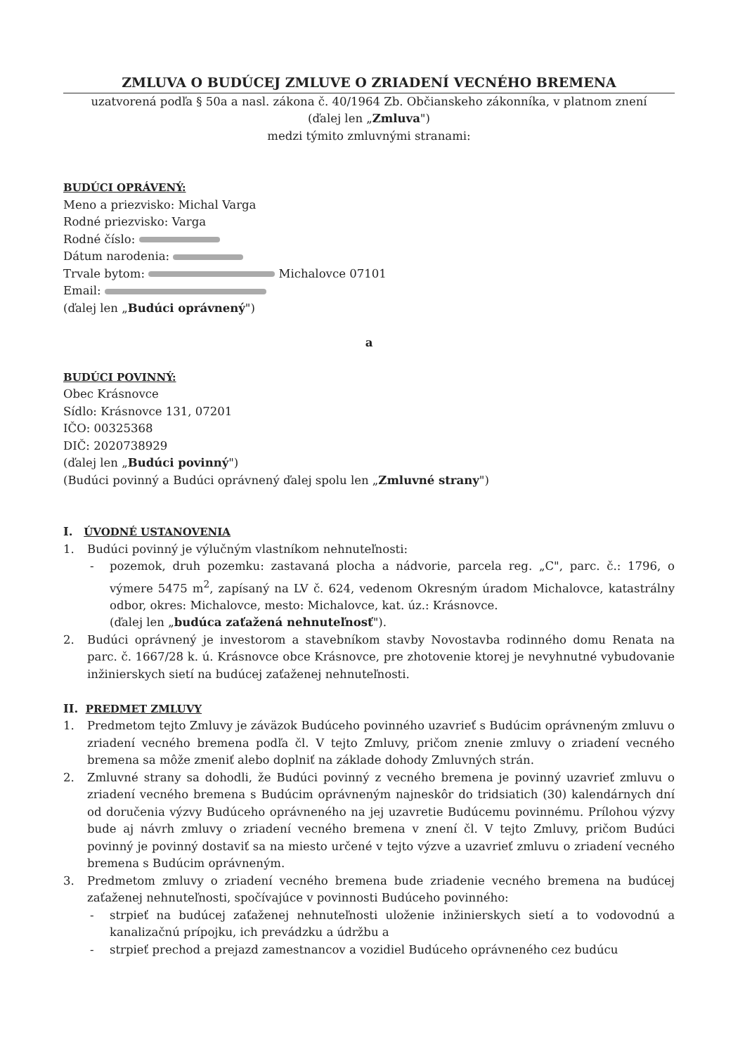ZMLUVA O BUDÚCEJ ZMLUVE O ZRIADENÍ VECNÉHO BREMENA
uzatvorená podľa § 50a a nasl. zákona č. 40/1964 Zb. Občianskeho zákonníka, v platnom znení
(ďalej len „Zmluva")
medzi týmito zmluvnými stranami:
BUDÚCI OPRÁVENÝ:
Meno a priezvisko: Michal Varga
Rodné priezvisko: Varga
Rodné číslo:
Dátum narodenia:
Trvale bytom: Michalovce 07101
Email:
(ďalej len „Budúci oprávnený")
a
BUDÚCI POVINNÝ:
Obec Krásnovce
Sídlo: Krásnovce 131, 07201
IČO: 00325368
DIČ: 2020738929
(ďalej len „Budúci povinný")
(Budúci povinný a Budúci oprávnený ďalej spolu len „Zmluvné strany")
I. ÚVODNÉ USTANOVENIA
1. Budúci povinný je výlučným vlastníkom nehnuteľnosti:
- pozemok, druh pozemku: zastavaná plocha a nádvorie, parcela reg. „C", parc. č.: 1796, o výmere 5475 m<sup>2</sup>, zapísaný na LV č. 624, vedenom Okresným úradom Michalovce, katastrálny odbor, okres: Michalovce, mesto: Michalovce, kat. úz.: Krásnovce.
(ďalej len „budúca zaťažená nehnuteľnosť").
2. Budúci oprávnený je investorom a stavebníkom stavby Novostavba rodinného domu Renata na parc. č. 1667/28 k. ú. Krásnovce obce Krásnovce, pre zhotovenie ktorej je nevyhnutné vybudovanie inžinierskych sietí na budúcej zaťaženej nehnuteľnosti.
II. PREDMET ZMLUVY
1. Predmetom tejto Zmluvy je záväzok Budúceho povinného uzavrieť s Budúcim oprávneným zmluvu o zriadení vecného bremena podľa čl. V tejto Zmluvy, pričom znenie zmluvy o zriadení vecného bremena sa môže zmeniť alebo doplniť na základe dohody Zmluvných strán.
2. Zmluvné strany sa dohodli, že Budúci povinný z vecného bremena je povinný uzavrieť zmluvu o zriadení vecného bremena s Budúcim oprávneným najneskôr do tridsiatich (30) kalendárnych dní od doručenia výzvy Budúceho oprávneného na jej uzavretie Budúcemu povinnému. Prílohou výzvy bude aj návrh zmluvy o zriadení vecného bremena v znení čl. V tejto Zmluvy, pričom Budúci povinný je povinný dostaviť sa na miesto určené v tejto výzve a uzavrieť zmluvu o zriadení vecného bremena s Budúcim oprávneným.
3. Predmetom zmluvy o zriadení vecného bremena bude zriadenie vecného bremena na budúcej zaťaženej nehnuteľnosti, spočívajúce v povinnosti Budúceho povinného:
- strpieť na budúcej zaťaženej nehnuteľnosti uloženie inžinierskych sietí a to vodovodnú a kanalizačnú prípojku, ich prevádzku a údržbu a
- strpieť prechod a prejazd zamestnancov a vozidiel Budúceho oprávneného cez budúcu